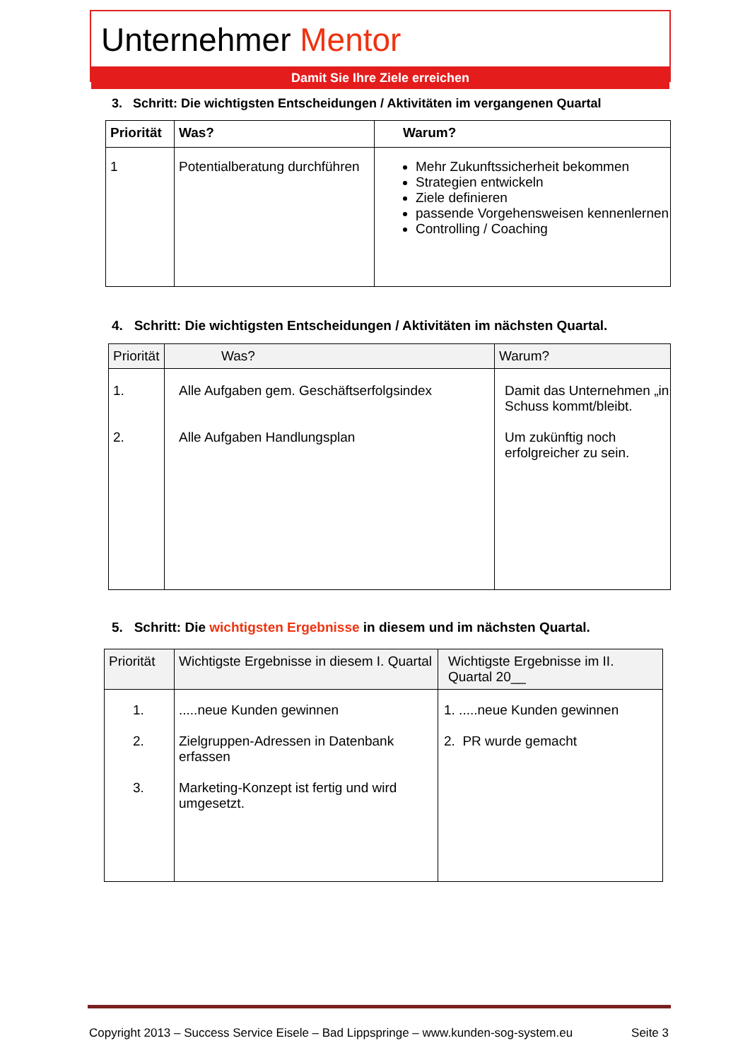Unternehmer Mentor
Damit Sie Ihre Ziele erreichen
3. Schritt: Die wichtigsten Entscheidungen / Aktivitäten im vergangenen Quartal
| Priorität | Was? | Warum? |
| --- | --- | --- |
| 1 | Potentialberatung durchführen | Mehr Zukunftssicherheit bekommen Strategien entwickeln Ziele definieren passende Vorgehensweisen kennenlernen Controlling / Coaching |
4. Schritt: Die wichtigsten Entscheidungen / Aktivitäten im nächsten Quartal.
| Priorität | Was? | Warum? |
| --- | --- | --- |
| 1. 2. | Alle Aufgaben gem. Geschäftserfolgsindex Alle Aufgaben Handlungsplan | Damit das Unternehmen „in Schuss kommt/bleibt. Um zukünftig noch erfolgreicher zu sein. |
5. Schritt: Die wichtigsten Ergebnisse in diesem und im nächsten Quartal.
| Priorität | Wichtigste Ergebnisse in diesem I. Quartal | Wichtigste Ergebnisse im II. Quartal 20__ |
| --- | --- | --- |
| 1. 2. 3. | .....neue Kunden gewinnen Zielgruppen-Adressen in Datenbank erfassen Marketing-Konzept ist fertig und wird umgesetzt. | 1. .....neue Kunden gewinnen 2. PR wurde gemacht |
Copyright 2013 – Success Service Eisele – Bad Lippspringe – www.kunden-sog-system.eu Seite 3